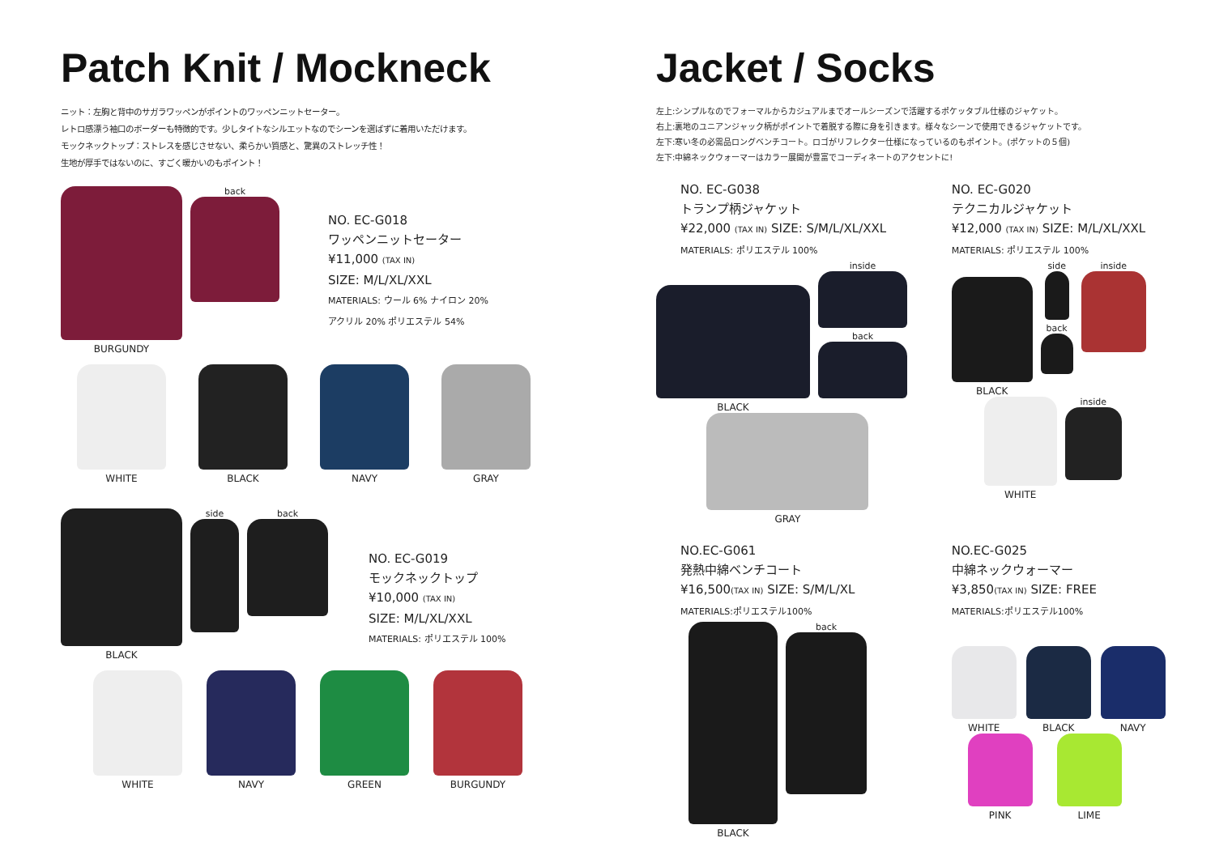Patch Knit / Mockneck
ニット：左胸と背中のサガラワッペンがポイントのワッペンニットセーター。
レトロ感漂う袖口のボーダーも特徴的です。少しタイトなシルエットなのでシーンを選ばずに着用いただけます。
モックネックトップ：ストレスを感じさせない、柔らかい質感と、驚異のストレッチ性！
生地が厚手ではないのに、すごく暖かいのもポイント！
BURGUNDY back
NO. EC-G018
ワッペンニットセーター
¥11,000 (TAX IN)
SIZE: M/L/XL/XXL
MATERIALS: ウール 6% ナイロン 20%
アクリル 20% ポリエステル 54%
WHITE BLACK NAVY GRAY
BLACK side back
NO. EC-G019
モックネックトップ
¥10,000 (TAX IN)
SIZE: M/L/XL/XXL
MATERIALS: ポリエステル 100%
WHITE NAVY GREEN BURGUNDY
Jacket / Socks
左上:シンプルなのでフォーマルからカジュアルまでオールシーズンで活躍するポケッタブル仕様のジャケット。
右上:裏地のユニアンジャック柄がポイントで着脱する際に身を引きます。様々なシーンで使用できるジャケットです。
左下:寒い冬の必需品ロングベンチコート。ロゴがリフレクター仕様になっているのもポイント。(ポケットの５個)
左下:中綿ネックウォーマーはカラー展開が豊富でコーディネートのアクセントに!
NO. EC-G038
トランプ柄ジャケット
¥22,000 (TAX IN) SIZE: S/M/L/XL/XXL
MATERIALS: ポリエステル 100%
BLACK inside
back
GRAY
NO. EC-G020
テクニカルジャケット
¥12,000 (TAX IN) SIZE: M/L/XL/XXL
MATERIALS: ポリエステル 100%
BLACK side
back
inside
WHITE inside
NO.EC-G061
発熱中綿ベンチコート
¥16,500(TAX IN) SIZE: S/M/L/XL
MATERIALS:ポリエステル100%
BLACK back
NO.EC-G025
中綿ネックウォーマー
¥3,850(TAX IN) SIZE: FREE
MATERIALS:ポリエステル100%
WHITE BLACK NAVY
PINK LIME